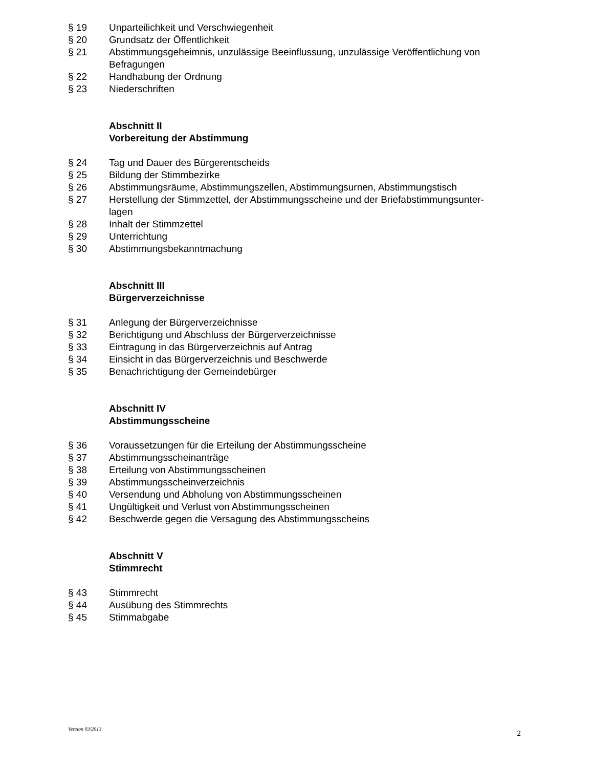§ 19 Unparteilichkeit und Verschwiegenheit
§ 20 Grundsatz der Öffentlichkeit
§ 21 Abstimmungsgeheimnis, unzulässige Beeinflussung, unzulässige Veröffentlichung von Befragungen
§ 22 Handhabung der Ordnung
§ 23 Niederschriften
Abschnitt II
Vorbereitung der Abstimmung
§ 24 Tag und Dauer des Bürgerentscheids
§ 25 Bildung der Stimmbezirke
§ 26 Abstimmungsräume, Abstimmungszellen, Abstimmungsurnen, Abstimmungstisch
§ 27 Herstellung der Stimmzettel, der Abstimmungsscheine und der Briefabstimmungsunter-
lagen
§ 28 Inhalt der Stimmzettel
§ 29 Unterrichtung
§ 30 Abstimmungsbekanntmachung
Abschnitt III
Bürgerverzeichnisse
§ 31 Anlegung der Bürgerverzeichnisse
§ 32 Berichtigung und Abschluss der Bürgerverzeichnisse
§ 33 Eintragung in das Bürgerverzeichnis auf Antrag
§ 34 Einsicht in das Bürgerverzeichnis und Beschwerde
§ 35 Benachrichtigung der Gemeindebürger
Abschnitt IV
Abstimmungsscheine
§ 36 Voraussetzungen für die Erteilung der Abstimmungsscheine
§ 37 Abstimmungsscheinanträge
§ 38 Erteilung von Abstimmungsscheinen
§ 39 Abstimmungsscheinverzeichnis
§ 40 Versendung und Abholung von Abstimmungsscheinen
§ 41 Ungültigkeit und Verlust von Abstimmungsscheinen
§ 42 Beschwerde gegen die Versagung des Abstimmungsscheins
Abschnitt V
Stimmrecht
§ 43 Stimmrecht
§ 44 Ausübung des Stimmrechts
§ 45 Stimmabgabe
Version 03/2013 2